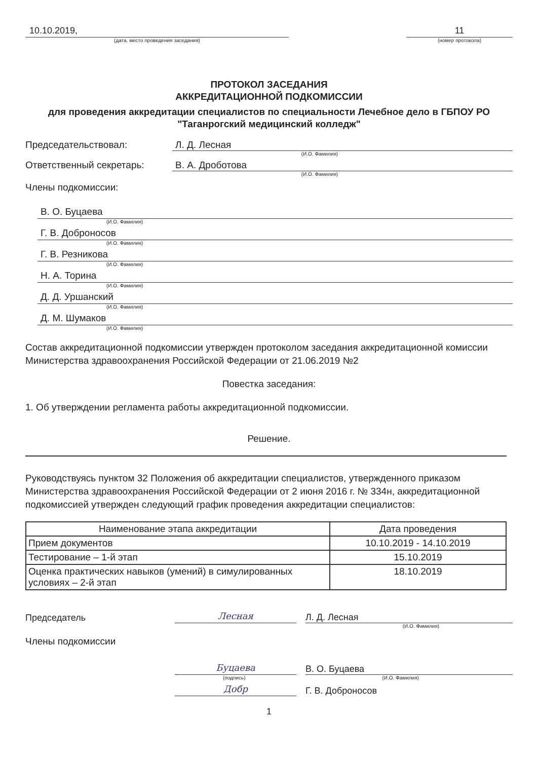10.10.2019,
(дата, место проведения заседания)
11
(номер протокола)
ПРОТОКОЛ ЗАСЕДАНИЯ
АККРЕДИТАЦИОННОЙ ПОДКОМИССИИ
для проведения аккредитации специалистов по специальности Лечебное дело в ГБПОУ РО "Таганрогский медицинский колледж"
Председательствовал: Л. Д. Лесная
(И.О. Фамилия)
Ответственный секретарь: В. А. Дроботова
(И.О. Фамилия)
Члены подкомиссии:
В. О. Буцаева
(И.О. Фамилия)
Г. В. Доброносов
(И.О. Фамилия)
Г. В. Резникова
(И.О. Фамилия)
Н. А. Торина
(И.О. Фамилия)
Д. Д. Уршанский
(И.О. Фамилия)
Д. М. Шумаков
(И.О. Фамилия)
Состав аккредитационной подкомиссии утвержден протоколом заседания аккредитационной комиссии Министерства здравоохранения Российской Федерации от 21.06.2019 №2
Повестка заседания:
1. Об утверждении регламента работы аккредитационной подкомиссии.
Решение.
Руководствуясь пунктом 32 Положения об аккредитации специалистов, утвержденного приказом Министерства здравоохранения Российской Федерации от 2 июня 2016 г. № 334н, аккредитационной подкомиссией утвержден следующий график проведения аккредитации специалистов:
| Наименование этапа аккредитации | Дата проведения |
| --- | --- |
| Прием документов | 10.10.2019 - 14.10.2019 |
| Тестирование – 1-й этап | 15.10.2019 |
| Оценка практических навыков (умений) в симулированных условиях – 2-й этап | 18.10.2019 |
Председатель
Лесная
Л. Д. Лесная
(И.О. Фамилия)
Члены подкомиссии
Буцаева
В. О. Буцаева
(подпись) (И.О. Фамилия)
Добр
Г. В. Доброносов
1